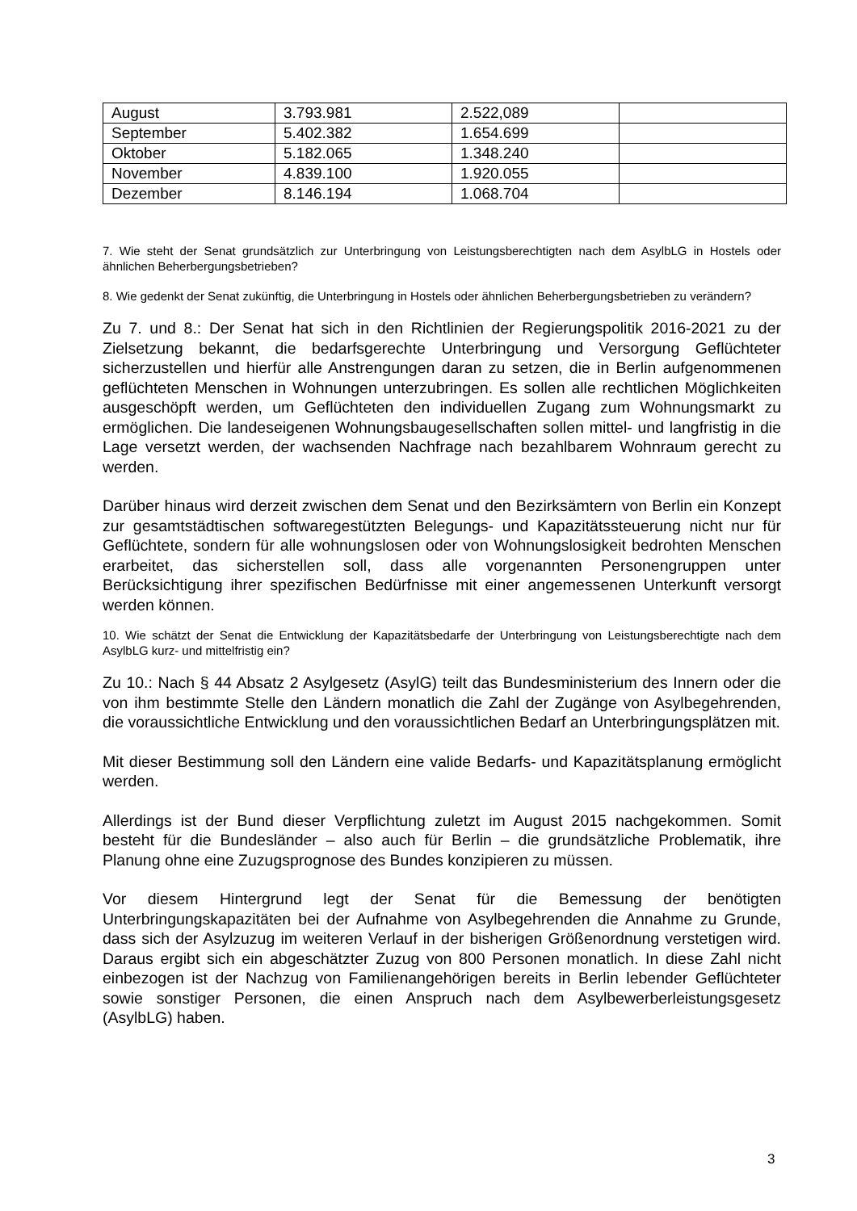| August | 3.793.981 | 2.522,089 | |
| September | 5.402.382 | 1.654.699 | |
| Oktober | 5.182.065 | 1.348.240 | |
| November | 4.839.100 | 1.920.055 | |
| Dezember | 8.146.194 | 1.068.704 | |
7. Wie steht der Senat grundsätzlich zur Unterbringung von Leistungsberechtigten nach dem AsylbLG in Hostels oder ähnlichen Beherbergungsbetrieben?
8. Wie gedenkt der Senat zukünftig, die Unterbringung in Hostels oder ähnlichen Beherbergungsbetrieben zu verändern?
Zu 7. und 8.: Der Senat hat sich in den Richtlinien der Regierungspolitik 2016-2021 zu der Zielsetzung bekannt, die bedarfsgerechte Unterbringung und Versorgung Geflüchteter sicherzustellen und hierfür alle Anstrengungen daran zu setzen, die in Berlin aufgenommenen geflüchteten Menschen in Wohnungen unterzubringen. Es sollen alle rechtlichen Möglichkeiten ausgeschöpft werden, um Geflüchteten den individuellen Zugang zum Wohnungsmarkt zu ermöglichen. Die landeseigenen Wohnungsbaugesellschaften sollen mittel- und langfristig in die Lage versetzt werden, der wachsenden Nachfrage nach bezahlbarem Wohnraum gerecht zu werden.
Darüber hinaus wird derzeit zwischen dem Senat und den Bezirksämtern von Berlin ein Konzept zur gesamtstädtischen softwaregestützten Belegungs- und Kapazitätssteuerung nicht nur für Geflüchtete, sondern für alle wohnungslosen oder von Wohnungslosigkeit bedrohten Menschen erarbeitet, das sicherstellen soll, dass alle vorgenannten Personengruppen unter Berücksichtigung ihrer spezifischen Bedürfnisse mit einer angemessenen Unterkunft versorgt werden können.
10. Wie schätzt der Senat die Entwicklung der Kapazitätsbedarfe der Unterbringung von Leistungsberechtigte nach dem AsylbLG kurz- und mittelfristig ein?
Zu 10.: Nach § 44 Absatz 2 Asylgesetz (AsylG) teilt das Bundesministerium des Innern oder die von ihm bestimmte Stelle den Ländern monatlich die Zahl der Zugänge von Asylbegehrenden, die voraussichtliche Entwicklung und den voraussichtlichen Bedarf an Unterbringungsplätzen mit.
Mit dieser Bestimmung soll den Ländern eine valide Bedarfs- und Kapazitätsplanung ermöglicht werden.
Allerdings ist der Bund dieser Verpflichtung zuletzt im August 2015 nachgekommen. Somit besteht für die Bundesländer – also auch für Berlin – die grundsätzliche Problematik, ihre Planung ohne eine Zuzugsprognose des Bundes konzipieren zu müssen.
Vor diesem Hintergrund legt der Senat für die Bemessung der benötigten Unterbringungskapazitäten bei der Aufnahme von Asylbegehrenden die Annahme zu Grunde, dass sich der Asylzuzug im weiteren Verlauf in der bisherigen Größenordnung verstetigen wird. Daraus ergibt sich ein abgeschätzter Zuzug von 800 Personen monatlich. In diese Zahl nicht einbezogen ist der Nachzug von Familienangehörigen bereits in Berlin lebender Geflüchteter sowie sonstiger Personen, die einen Anspruch nach dem Asylbewerberleistungsgesetz (AsylbLG) haben.
3